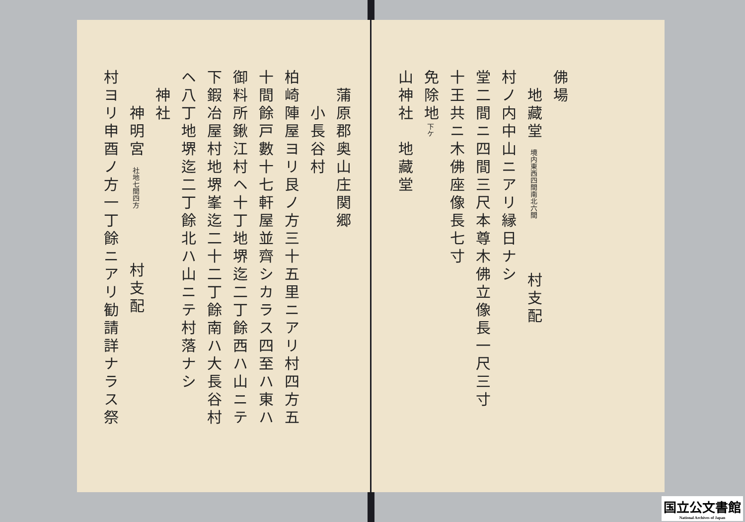佛場
　地藏堂 境内東西四間南北六間　　　村支配
村ノ内中山ニアリ縁日ナシ
堂二間ニ四間三尺本尊木佛立像長一尺三寸
十王共ニ木佛座像長七寸
免除地下ケ
山神社　地藏堂
　蒲原郡奥山庄関郷
　　小長谷村
柏崎陣屋ヨリ艮ノ方三十五里ニアリ村四方五
十間餘戸數十七軒屋並齊シカラス四至ハ東ハ
御料所鍬江村ヘ十丁地堺迄二丁餘西ハ山ニテ
下鍜冶屋村地堺峯迄二十二丁餘南ハ大長谷村
ヘ八丁地堺迄二丁餘北ハ山ニテ村落ナシ
　神社
　　神明宮 社地七間四方　　　村支配
村ヨリ申酉ノ方一丁餘ニアリ勧請詳ナラス祭
国立公文書館
National Archives of Japan